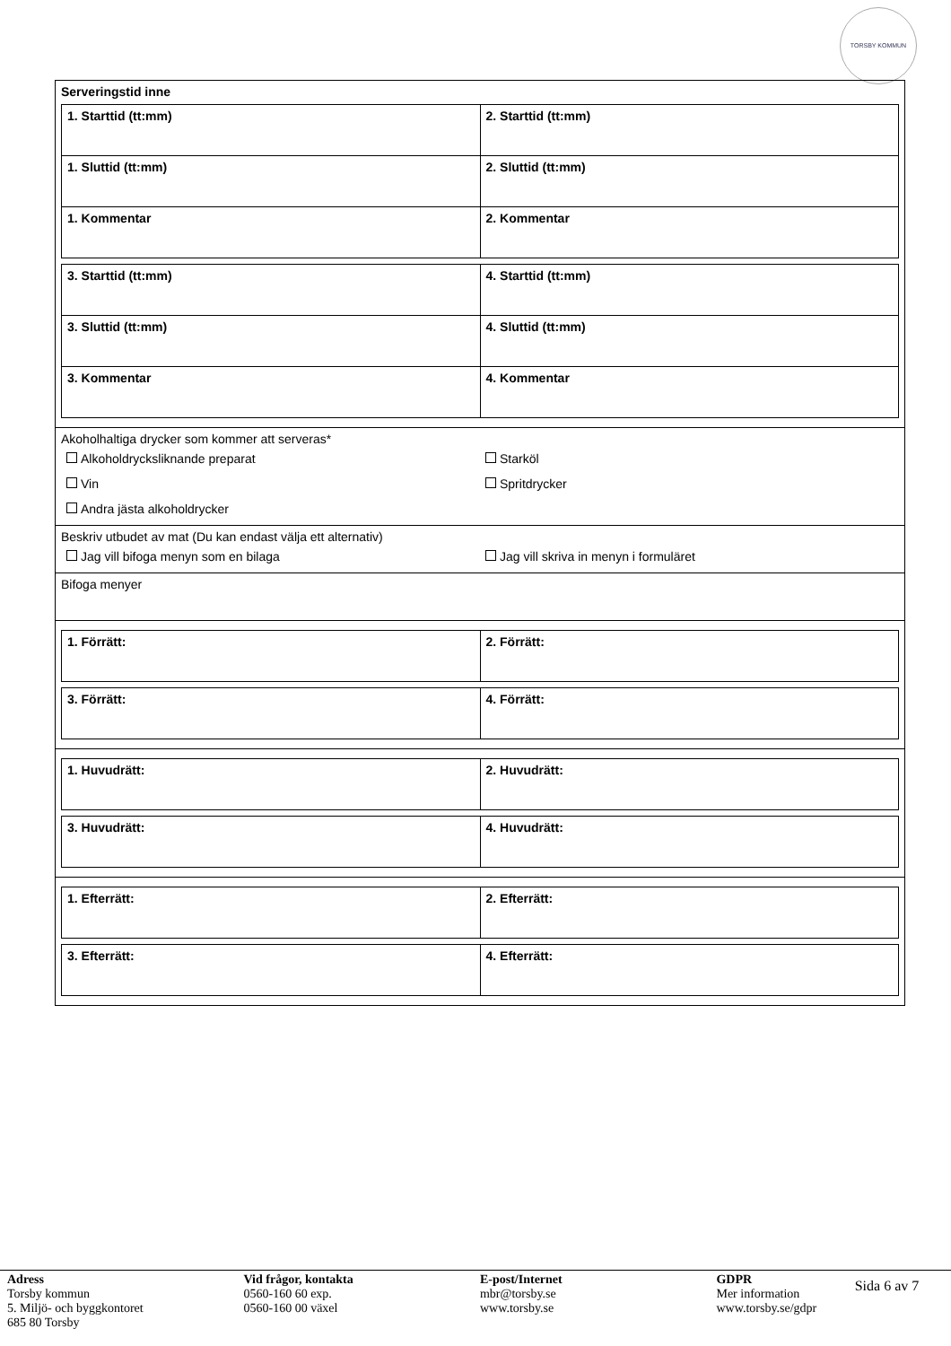TORSBY KOMMUN
Serveringstid inne
| 1. Starttid (tt:mm) | 2. Starttid (tt:mm) |
| 1. Sluttid (tt:mm) | 2. Sluttid (tt:mm) |
| 1. Kommentar | 2. Kommentar |
| 3. Starttid (tt:mm) | 4. Starttid (tt:mm) |
| 3. Sluttid (tt:mm) | 4. Sluttid (tt:mm) |
| 3. Kommentar | 4. Kommentar |
Akoholhaltiga drycker som kommer att serveras*
Alkoholdrycksliknande preparat
Starköl
Vin
Spritdrycker
Andra jästa alkoholdrycker
Beskriv utbudet av mat (Du kan endast välja ett alternativ)
Jag vill bifoga menyn som en bilaga
Jag vill skriva in menyn i formuläret
Bifoga menyer
| 1. Förrätt: | 2. Förrätt: |
| 3. Förrätt: | 4. Förrätt: |
| 1. Huvudrätt: | 2. Huvudrätt: |
| 3. Huvudrätt: | 4. Huvudrätt: |
| 1. Efterrätt: | 2. Efterrätt: |
| 3. Efterrätt: | 4. Efterrätt: |
Adress
Torsby kommun
5. Miljö- och byggkontoret
685 80 Torsby
Vid frågor, kontakta
0560-160 60 exp.
0560-160 00 växel
E-post/Internet
mbr@torsby.se
www.torsby.se
GDPR
Mer information
www.torsby.se/gdpr
Sida 6 av 7